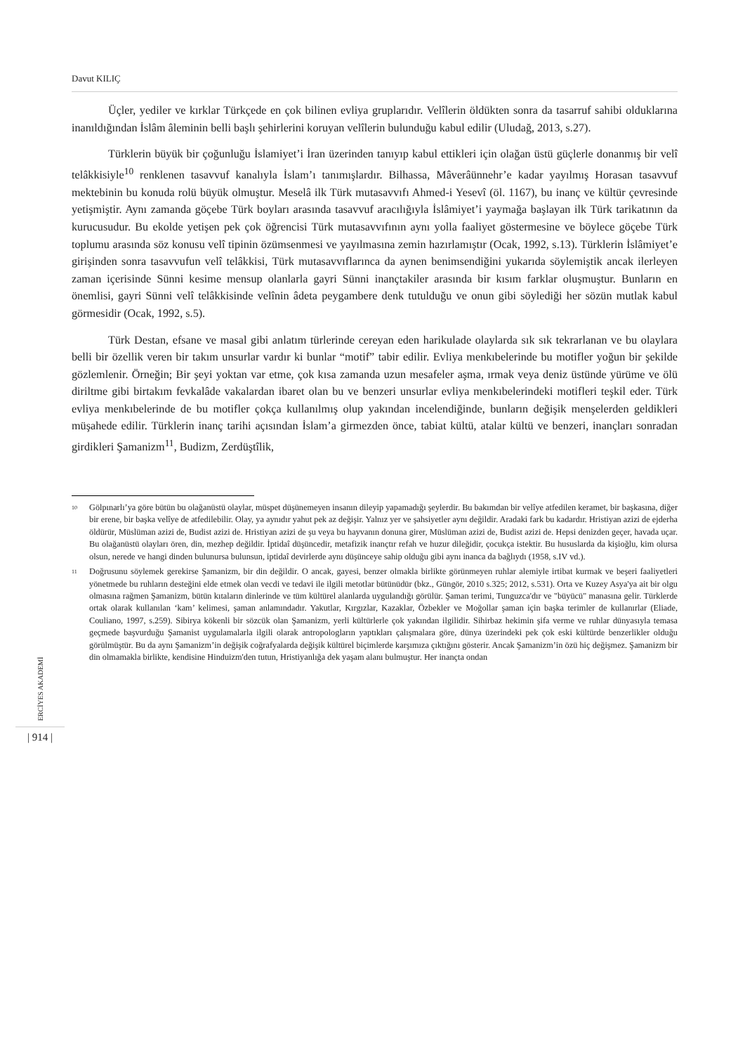Davut KILIÇ
Üçler, yediler ve kırklar Türkçede en çok bilinen evliya gruplarıdır. Velîlerin öldükten sonra da tasarruf sahibi olduklarına inanıldığından İslâm âleminin belli başlı şehirlerini koruyan velîlerin bulunduğu kabul edilir (Uludağ, 2013, s.27).
Türklerin büyük bir çoğunluğu İslamiyet’i İran üzerinden tanıyıp kabul ettikleri için olağan üstü güçlerle donanmış bir velî telâkkisiyle<sup>10</sup> renklenen tasavvuf kanalıyla İslam’ı tanımışlardır. Bilhassa, Mâverâünnehr’e kadar yayılmış Horasan tasavvuf mektebinin bu konuda rolü büyük olmuştur. Meselâ ilk Türk mutasavvıfı Ahmed-i Yesevî (öl. 1167), bu inanç ve kültür çevresinde yetişmiştir. Aynı zamanda göçebe Türk boyları arasında tasavvuf aracılığıyla İslâmiyet’i yaymağa başlayan ilk Türk tarikatının da kurucusudur. Bu ekolde yetişen pek çok öğrencisi Türk mutasavvıfının aynı yolla faaliyet göstermesine ve böylece göçebe Türk toplumu arasında söz konusu velî tipinin özümsenmesi ve yayılmasına zemin hazırlamıştır (Ocak, 1992, s.13). Türklerin İslâmiyet’e girişinden sonra tasavvufun velî telâkkisi, Türk mutasavvıflarınca da aynen benimsendiğini yukarıda söylemiştik ancak ilerleyen zaman içerisinde Sünni kesime mensup olanlarla gayri Sünni inançtakiler arasında bir kısım farklar oluşmuştur. Bunların en önemlisi, gayri Sünni velî telâkkisinde velînin âdeta peygambere denk tutulduğu ve onun gibi söylediği her sözün mutlak kabul görmesidir (Ocak, 1992, s.5).
Türk Destan, efsane ve masal gibi anlatım türlerinde cereyan eden harikulade olaylarda sık sık tekrarlanan ve bu olaylara belli bir özellik veren bir takım unsurlar vardır ki bunlar “motif” tabir edilir. Evliya menkıbelerinde bu motifler yoğun bir şekilde gözlemlenir. Örneğin; Bir şeyi yoktan var etme, çok kısa zamanda uzun mesafeler aşma, ırmak veya deniz üstünde yürüme ve ölü diriltme gibi birtakım fevkalâde vakalardan ibaret olan bu ve benzeri unsurlar evliya menkıbelerindeki motifleri teşkil eder. Türk evliya menkıbelerinde de bu motifler çokça kullanılmış olup yakından incelendiğinde, bunların değişik menşelerden geldikleri müşahede edilir. Türklerin inanç tarihi açısından İslam’a girmezden önce, tabiat kültü, atalar kültü ve benzeri, inançları sonradan girdikleri Şamanizm<sup>11</sup>, Budizm, Zerdüştîlik,
<sup>10</sup> Gölpınarlı’ya göre bütün bu olağanüstü olaylar, müspet düşünemeyen insanın dileyip yapamadığı şeylerdir. Bu bakımdan bir velîye atfedilen keramet, bir başkasına, diğer bir erene, bir başka velîye de atfedilebilir. Olay, ya aynıdır yahut pek az değişir. Yalnız yer ve şahsiyetler aynı değildir. Aradaki fark bu kadardır. Hristiyan azizi de ejderha öldürür, Müslüman azizi de, Budist azizi de. Hristiyan azizi de şu veya bu hayvanın donuna girer, Müslüman azizi de, Budist azizi de. Hepsi denizden geçer, havada uçar. Bu olağanüstü olayları ören, din, mezhep değildir. İptidaî düşüncedir, metafizik inançtır refah ve huzur dileğidir, çocukça istektir. Bu hususlarda da kişioğlu, kim olursa olsun, nerede ve hangi dinden bulunursa bulunsun, iptidaî devirlerde aynı düşünceye sahip olduğu gibi aynı inanca da bağlıydı (1958, s.IV vd.).
<sup>11</sup> Doğrusunu söylemek gerekirse Şamanizm, bir din değildir. O ancak, gayesi, benzer olmakla birlikte görünmeyen ruhlar alemiyle irtibat kurmak ve beşeri faaliyetleri yönetmede bu ruhların desteğini elde etmek olan vecdi ve tedavi ile ilgili metotlar bütünüdür (bkz., Güngör, 2010 s.325; 2012, s.531). Orta ve Kuzey Asya'ya ait bir olgu olmasına rağmen Şamanizm, bütün kıtaların dinlerinde ve tüm kültürel alanlarda uygulandığı görülür. Şaman terimi, Tunguzca'dır ve "büyücü" manasına gelir. Türklerde ortak olarak kullanılan ‘kam’ kelimesi, şaman anlamındadır. Yakutlar, Kırgızlar, Kazaklar, Özbekler ve Moğollar şaman için başka terimler de kullanırlar (Eliade, Couliano, 1997, s.259). Sibirya kökenli bir sözcük olan Şamanizm, yerli kültürlerle çok yakından ilgilidir. Sihirbaz hekimin şifa verme ve ruhlar dünyasıyla temasa geçmede başvurduğu Şamanist uygulamalarla ilgili olarak antropologların yaptıkları çalışmalara göre, dünya üzerindeki pek çok eski kültürde benzerlikler olduğu görülmüştür. Bu da aynı Şamanizm’in değişik coğrafyalarda değişik kültürel biçimlerde karşımıza çıktığını gösterir. Ancak Şamanizm’in özü hiç değişmez. Şamanizm bir din olmamakla birlikte, kendisine Hinduizm'den tutun, Hristiyanlığa dek yaşam alanı bulmuştur. Her inançta ondan
ERCİYES AKADEMİ
| 914 |